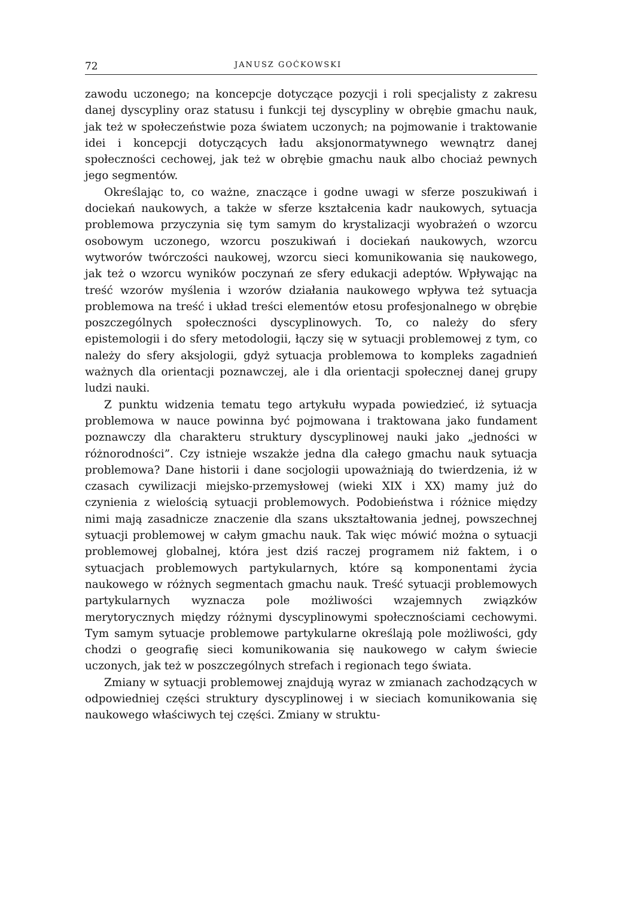72 JANUSZ GOĆKOWSKI
zawodu uczonego; na koncepcje dotyczące pozycji i roli specjalisty z zakresu danej dyscypliny oraz statusu i funkcji tej dyscypliny w obrębie gmachu nauk, jak też w społeczeństwie poza światem uczonych; na pojmowanie i traktowanie idei i koncepcji dotyczących ładu aksjonormatywnego wewnątrz danej społeczności cechowej, jak też w obrębie gmachu nauk albo chociaż pewnych jego segmentów.
Określając to, co ważne, znaczące i godne uwagi w sferze poszukiwań i dociekań naukowych, a także w sferze kształcenia kadr naukowych, sytuacja problemowa przyczynia się tym samym do krystalizacji wyobrażeń o wzorcu osobowym uczonego, wzorcu poszukiwań i dociekań naukowych, wzorcu wytworów twórczości naukowej, wzorcu sieci komunikowania się naukowego, jak też o wzorcu wyników poczynań ze sfery edukacji adeptów. Wpływając na treść wzorów myślenia i wzorów działania naukowego wpływa też sytuacja problemowa na treść i układ treści elementów etosu profesjonalnego w obrębie poszczególnych społeczności dyscyplinowych. To, co należy do sfery epistemologii i do sfery metodologii, łączy się w sytuacji problemowej z tym, co należy do sfery aksjologii, gdyż sytuacja problemowa to kompleks zagadnień ważnych dla orientacji poznawczej, ale i dla orientacji społecznej danej grupy ludzi nauki.
Z punktu widzenia tematu tego artykułu wypada powiedzieć, iż sytuacja problemowa w nauce powinna być pojmowana i traktowana jako fundament poznawczy dla charakteru struktury dyscyplinowej nauki jako „jedności w różnorodności”. Czy istnieje wszakże jedna dla całego gmachu nauk sytuacja problemowa? Dane historii i dane socjologii upoważniają do twierdzenia, iż w czasach cywilizacji miejsko-przemysłowej (wieki XIX i XX) mamy już do czynienia z wielością sytuacji problemowych. Podobieństwa i różnice między nimi mają zasadnicze znaczenie dla szans ukształtowania jednej, powszechnej sytuacji problemowej w całym gmachu nauk. Tak więc mówić można o sytuacji problemowej globalnej, która jest dziś raczej programem niż faktem, i o sytuacjach problemowych partykularnych, które są komponentami życia naukowego w różnych segmentach gmachu nauk. Treść sytuacji problemowych partykularnych wyznacza pole możliwości wzajemnych związków merytorycznych między różnymi dyscyplinowymi społecznościami cechowymi. Tym samym sytuacje problemowe partykularne określają pole możliwości, gdy chodzi o geografię sieci komunikowania się naukowego w całym świecie uczonych, jak też w poszczególnych strefach i regionach tego świata.
Zmiany w sytuacji problemowej znajdują wyraz w zmianach zachodzących w odpowiedniej części struktury dyscyplinowej i w sieciach komunikowania się naukowego właściwych tej części. Zmiany w struktu-